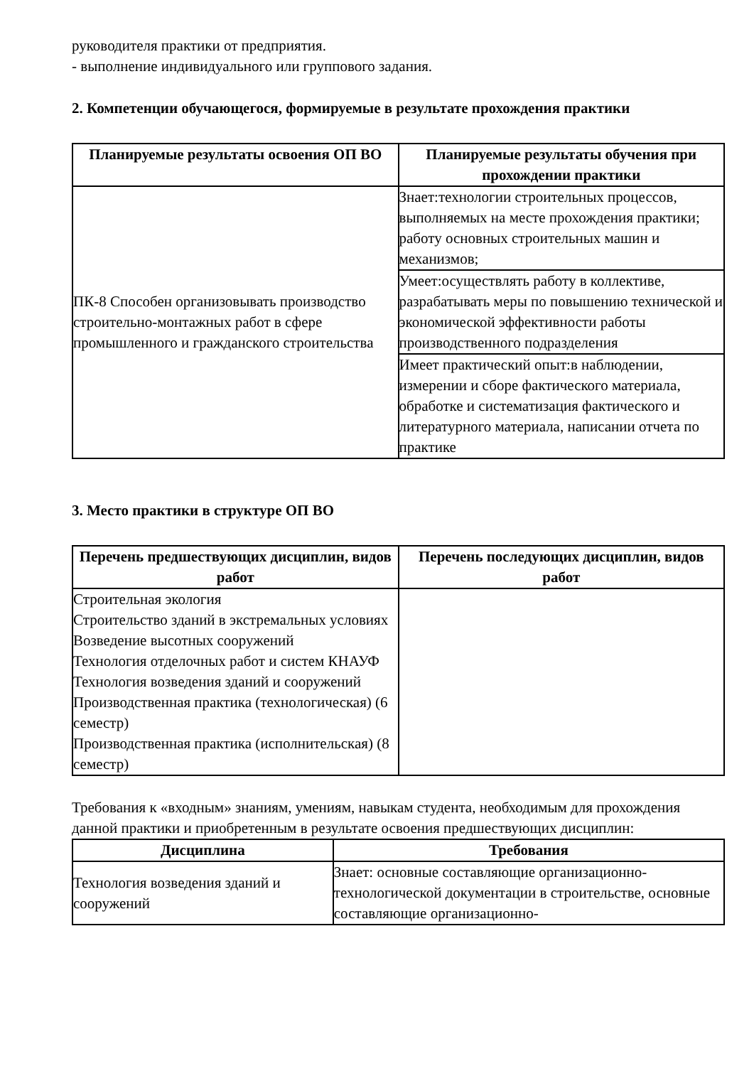руководителя практики от предприятия.
- выполнение индивидуального или группового задания.
2. Компетенции обучающегося, формируемые в результате прохождения практики
| Планируемые результаты освоения ОП ВО | Планируемые результаты обучения при прохождении практики |
| --- | --- |
| ПК-8 Способен организовывать производство строительно-монтажных работ в сфере промышленного и гражданского строительства | Знает:технологии строительных процессов, выполняемых на месте прохождения практики; работу основных строительных машин и механизмов; |
| | Умеет:осуществлять работу в коллективе, разрабатывать меры по повышению технической и экономической эффективности работы производственного подразделения |
| | Имеет практический опыт:в наблюдении, измерении и сборе фактического материала, обработке и систематизация фактического и литературного материала, написании отчета по практике |
3. Место практики в структуре ОП ВО
| Перечень предшествующих дисциплин, видов работ | Перечень последующих дисциплин, видов работ |
| --- | --- |
| Строительная экология Строительство зданий в экстремальных условиях Возведение высотных сооружений Технология отделочных работ и систем КНАУФ Технология возведения зданий и сооружений Производственная практика (технологическая) (6 семестр) Производственная практика (исполнительская) (8 семестр) | |
Требования к «входным» знаниям, умениям, навыкам студента, необходимым для прохождения данной практики и приобретенным в результате освоения предшествующих дисциплин:
| Дисциплина | Требования |
| --- | --- |
| Технология возведения зданий и сооружений | Знает: основные составляющие организационно-технологической документации в строительстве, основные составляющие организационно- |